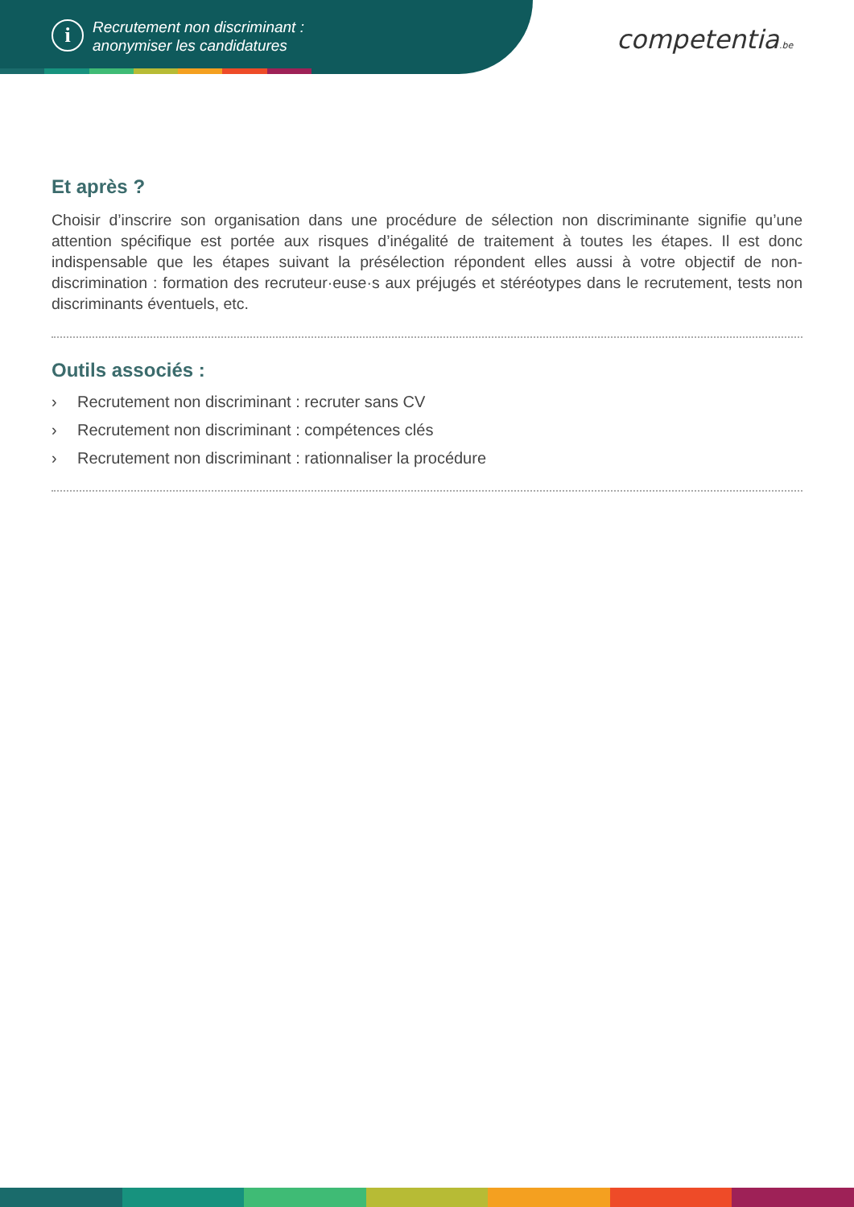i
Recrutement non discriminant :
anonymiser les candidatures
competentia.be
Et après ?
Choisir d’inscrire son organisation dans une procédure de sélection non discriminante signifie qu’une attention spécifique est portée aux risques d’inégalité de traitement à toutes les étapes. Il est donc indispensable que les étapes suivant la présélection répondent elles aussi à votre objectif de non-discrimination : formation des recruteur·euse·s aux préjugés et stéréotypes dans le recrutement, tests non discriminants éventuels, etc.
Outils associés :
› Recrutement non discriminant : recruter sans CV
› Recrutement non discriminant : compétences clés
› Recrutement non discriminant : rationnaliser la procédure